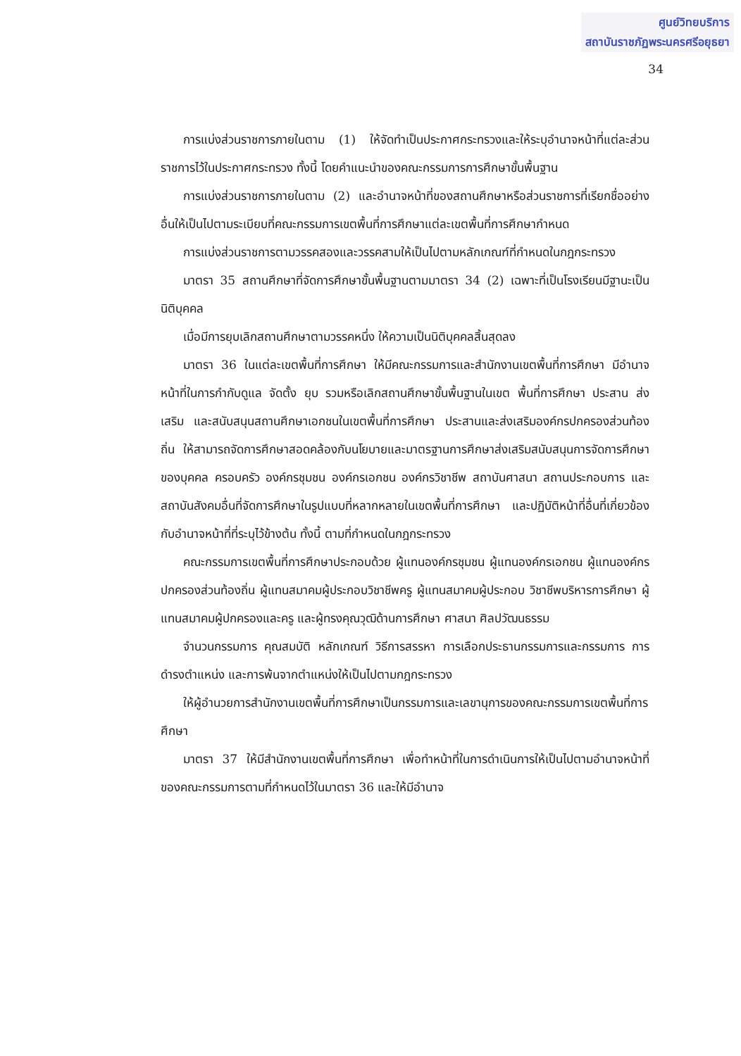ศูนย์วิทยบริการ
สถาบันราชภัฏพระนครศรีอยุธยา
34
การแบ่งส่วนราชการภายในตาม (1) ให้จัดทำเป็นประกาศกระทรวงและให้ระบุอำนาจหน้าที่แต่ละส่วนราชการไว้ในประกาศกระทรวง ทั้งนี้ โดยคำแนะนำของคณะกรรมการการศึกษาขั้นพื้นฐาน
การแบ่งส่วนราชการภายในตาม (2) และอำนาจหน้าที่ของสถานศึกษาหรือส่วนราชการที่เรียกชื่ออย่างอื่นให้เป็นไปตามระเบียบที่คณะกรรมการเขตพื้นที่การศึกษาแต่ละเขตพื้นที่การศึกษากำหนด
การแบ่งส่วนราชการตามวรรคสองและวรรคสามให้เป็นไปตามหลักเกณฑ์ที่กำหนดในกฎกระทรวง
มาตรา 35 สถานศึกษาที่จัดการศึกษาขั้นพื้นฐานตามมาตรา 34 (2) เฉพาะที่เป็นโรงเรียนมีฐานะเป็นนิติบุคคล
เมื่อมีการยุบเลิกสถานศึกษาตามวรรคหนึ่ง ให้ความเป็นนิติบุคคลสิ้นสุดลง
มาตรา 36 ในแต่ละเขตพื้นที่การศึกษา ให้มีคณะกรรมการและสำนักงานเขตพื้นที่การศึกษา มีอำนาจหน้าที่ในการกำกับดูแล จัดตั้ง ยุบ รวมหรือเลิกสถานศึกษาขั้นพื้นฐานในเขต พื้นที่การศึกษา ประสาน ส่งเสริม และสนับสนุนสถานศึกษาเอกชนในเขตพื้นที่การศึกษา ประสานและส่งเสริมองค์กรปกครองส่วนท้องถิ่น ให้สามารถจัดการศึกษาสอดคล้องกับนโยบายและมาตรฐานการศึกษาส่งเสริมสนับสนุนการจัดการศึกษาของบุคคล ครอบครัว องค์กรชุมชน องค์กรเอกชน องค์กรวิชาชีพ สถาบันศาสนา สถานประกอบการ และสถาบันสังคมอื่นที่จัดการศึกษาในรูปแบบที่หลากหลายในเขตพื้นที่การศึกษา และปฏิบัติหน้าที่อื่นที่เกี่ยวข้องกับอำนาจหน้าที่ที่ระบุไว้ข้างต้น ทั้งนี้ ตามที่กำหนดในกฎกระทรวง
คณะกรรมการเขตพื้นที่การศึกษาประกอบด้วย ผู้แทนองค์กรชุมชน ผู้แทนองค์กรเอกชน ผู้แทนองค์กรปกครองส่วนท้องถิ่น ผู้แทนสมาคมผู้ประกอบวิชาชีพครู ผู้แทนสมาคมผู้ประกอบ วิชาชีพบริหารการศึกษา ผู้แทนสมาคมผู้ปกครองและครู และผู้ทรงคุณวุฒิด้านการศึกษา ศาสนา ศิลปวัฒนธรรม
จำนวนกรรมการ คุณสมบัติ หลักเกณฑ์ วิธีการสรรหา การเลือกประธานกรรมการและกรรมการ การดำรงตำแหน่ง และการพ้นจากตำแหน่งให้เป็นไปตามกฎกระทรวง
ให้ผู้อำนวยการสำนักงานเขตพื้นที่การศึกษาเป็นกรรมการและเลขานุการของคณะกรรมการเขตพื้นที่การศึกษา
มาตรา 37 ให้มีสำนักงานเขตพื้นที่การศึกษา เพื่อทำหน้าที่ในการดำเนินการให้เป็นไปตามอำนาจหน้าที่ของคณะกรรมการตามที่กำหนดไว้ในมาตรา 36 และให้มีอำนาจ